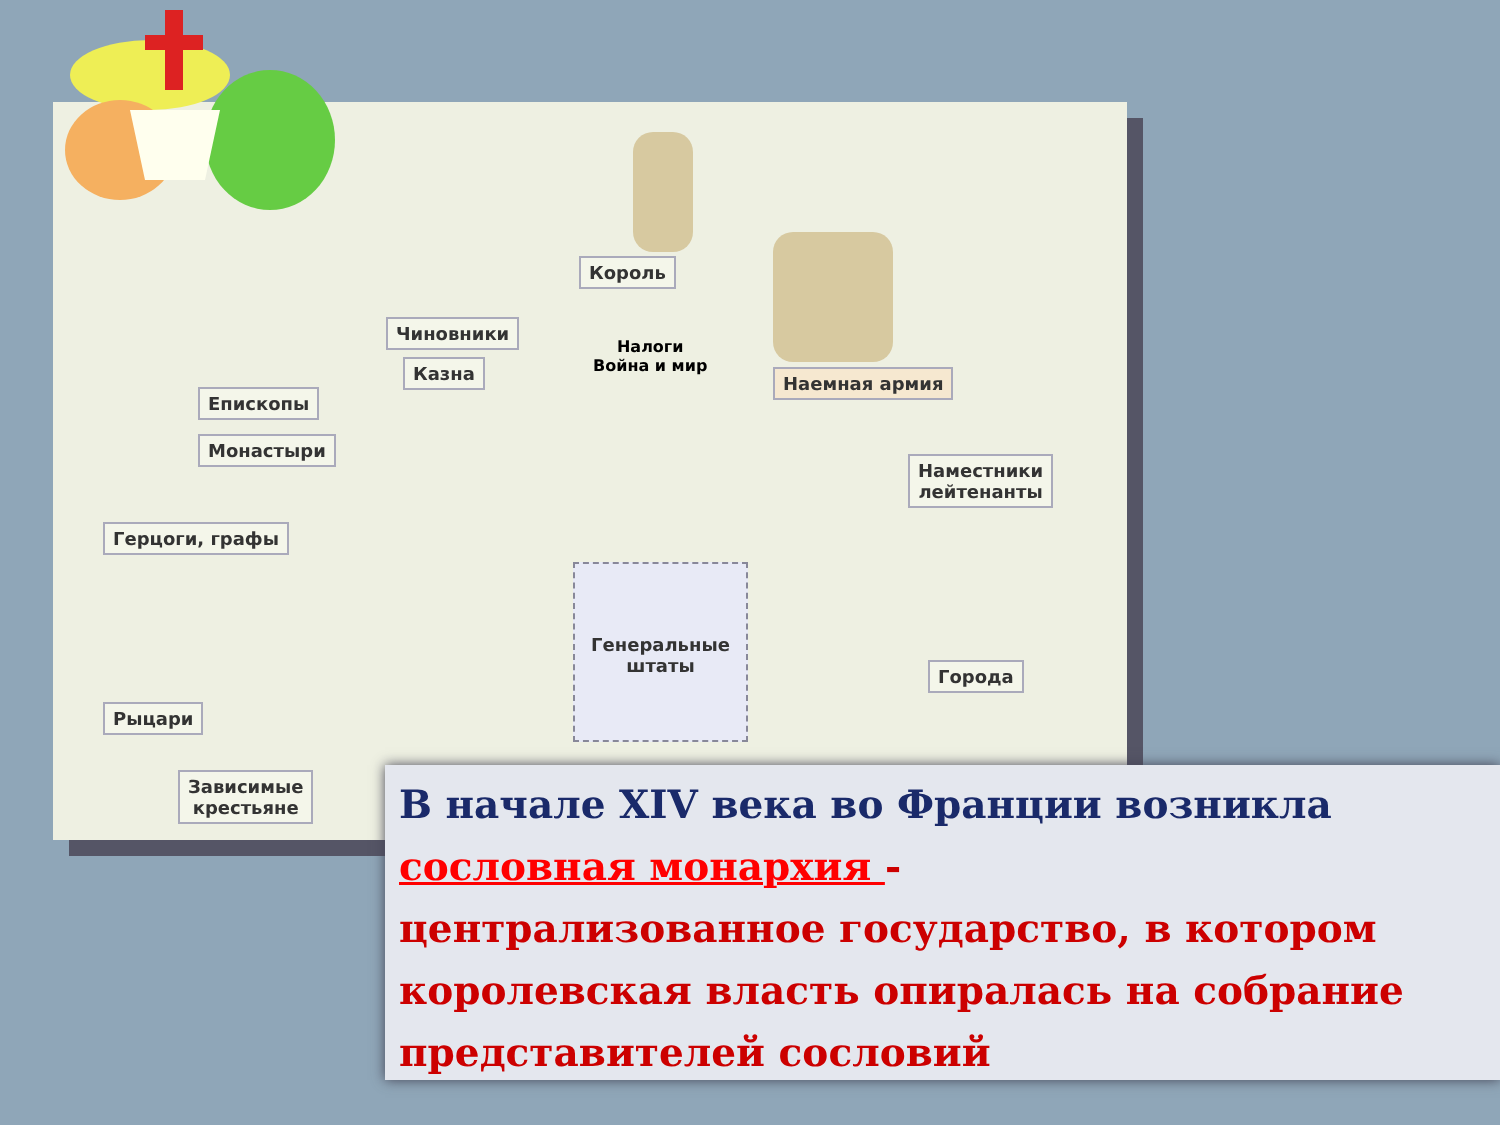Король
Чиновники
Казна
Налоги
Война и мир
Наемная армия
Епископы
Монастыри
Наместники
лейтенанты
Герцоги, графы
Генеральные штаты
Города
Рыцари
Зависимые
крестьяне
В начале XIV века во Франции возникла
сословная монархия -
централизованное государство, в котором королевская власть опиралась на собрание представителей сословий